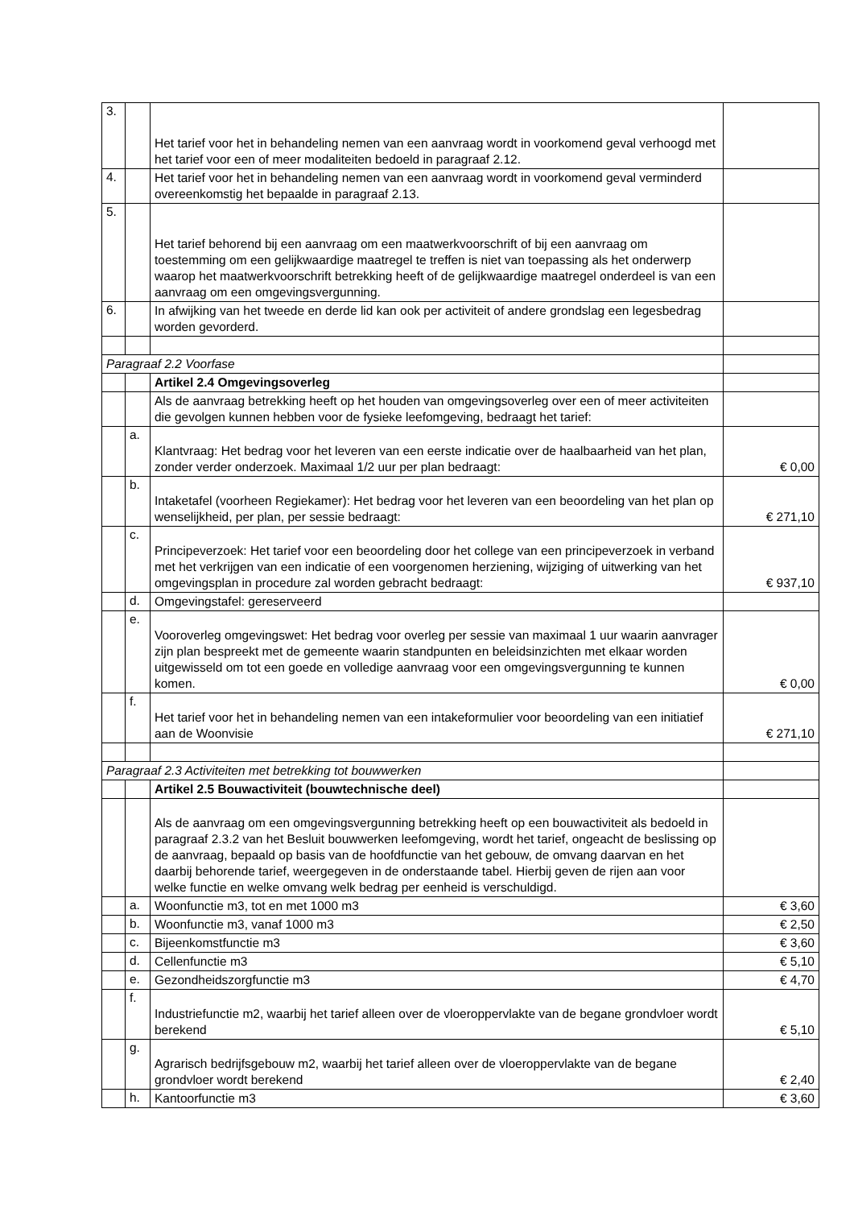| 3. | | Het tarief voor het in behandeling nemen van een aanvraag wordt in voorkomend geval verhoogd met het tarief voor een of meer modaliteiten bedoeld in paragraaf 2.12. | |
| 4. | | Het tarief voor het in behandeling nemen van een aanvraag wordt in voorkomend geval verminderd overeenkomstig het bepaalde in paragraaf 2.13. | |
| 5. | | Het tarief behorend bij een aanvraag om een maatwerkvoorschrift of bij een aanvraag om toestemming om een gelijkwaardige maatregel te treffen is niet van toepassing als het onderwerp waarop het maatwerkvoorschrift betrekking heeft of de gelijkwaardige maatregel onderdeel is van een aanvraag om een omgevingsvergunning. | |
| 6. | | In afwijking van het tweede en derde lid kan ook per activiteit of andere grondslag een legesbedrag worden gevorderd. | |
| Paragraaf 2.2 Voorfase | | | |
| | | Artikel 2.4 Omgevingsoverleg | |
| | | Als de aanvraag betrekking heeft op het houden van omgevingsoverleg over een of meer activiteiten die gevolgen kunnen hebben voor de fysieke leefomgeving, bedraagt het tarief: | |
| | a. | Klantvraag: Het bedrag voor het leveren van een eerste indicatie over de haalbaarheid van het plan, zonder verder onderzoek. Maximaal 1/2 uur per plan bedraagt: | € 0,00 |
| | b. | Intaketafel (voorheen Regiekamer): Het bedrag voor het leveren van een beoordeling van het plan op wenselijkheid, per plan, per sessie bedraagt: | € 271,10 |
| | c. | Principeverzoek: Het tarief voor een beoordeling door het college van een principeverzoek in verband met het verkrijgen van een indicatie of een voorgenomen herziening, wijziging of uitwerking van het omgevingsplan in procedure zal worden gebracht bedraagt: | € 937,10 |
| | d. | Omgevingstafel: gereserveerd | |
| | e. | Vooroverleg omgevingswet: Het bedrag voor overleg per sessie van maximaal 1 uur waarin aanvrager zijn plan bespreekt met de gemeente waarin standpunten en beleidsinzichten met elkaar worden uitgewisseld om tot een goede en volledige aanvraag voor een omgevingsvergunning te kunnen komen. | € 0,00 |
| | f. | Het tarief voor het in behandeling nemen van een intakeformulier voor beoordeling van een initiatief aan de Woonvisie | € 271,10 |
| Paragraaf 2.3 Activiteiten met betrekking tot bouwwerken | | | |
| | | Artikel 2.5 Bouwactiviteit (bouwtechnische deel) | |
| | | Als de aanvraag om een omgevingsvergunning betrekking heeft op een bouwactiviteit als bedoeld in paragraaf 2.3.2 van het Besluit bouwwerken leefomgeving, wordt het tarief, ongeacht de beslissing op de aanvraag, bepaald op basis van de hoofdfunctie van het gebouw, de omvang daarvan en het daarbij behorende tarief, weergegeven in de onderstaande tabel. Hierbij geven de rijen aan voor welke functie en welke omvang welk bedrag per eenheid is verschuldigd. | |
| | a. | Woonfunctie m3, tot en met 1000 m3 | € 3,60 |
| | b. | Woonfunctie m3, vanaf 1000 m3 | € 2,50 |
| | c. | Bijeenkomstfunctie m3 | € 3,60 |
| | d. | Cellenfunctie m3 | € 5,10 |
| | e. | Gezondheidszorgfunctie m3 | € 4,70 |
| | f. | Industriefunctie m2, waarbij het tarief alleen over de vloeroppervlakte van de begane grondvloer wordt berekend | € 5,10 |
| | g. | Agrarisch bedrijfsgebouw m2, waarbij het tarief alleen over de vloeroppervlakte van de begane grondvloer wordt berekend | € 2,40 |
| | h. | Kantoorfunctie m3 | € 3,60 |